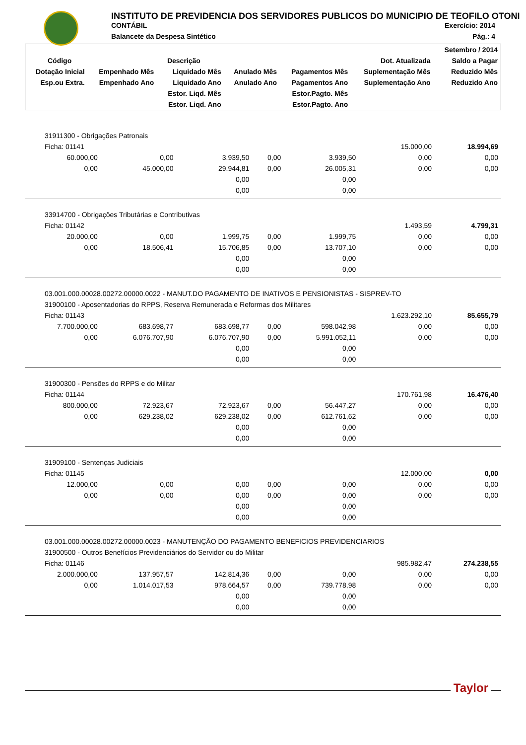INSTITUTO DE PREVIDENCIA DOS SERVIDORES PUBLICOS DO MUNICIPIO DE TEOFILO OTONI
CONTÁBIL Exercício: 2014
Balancete da Despesa Sintético Pág.: 4
| | | | | | | Setembro / 2014 |
| Código | Descrição | | | | Dot. Atualizada | Saldo a Pagar |
| Dotação Inicial | Empenhado Mês | Liquidado Mês | Anulado Mês | Pagamentos Mês | Suplementação Mês | Reduzido Mês |
| Esp.ou Extra. | Empenhado Ano | Liquidado Ano | Anulado Ano | Pagamentos Ano | Suplementação Ano | Reduzido Ano |
| | | Estor. Liqd. Mês | | Estor.Pagto. Mês | | |
| | | Estor. Liqd. Ano | | Estor.Pagto. Ano | | |
| 31911300 - Obrigações Patronais | | | | | | |
| Ficha: 01141 | | | | | 15.000,00 | 18.994,69 |
| 60.000,00 | 0,00 | 3.939,50 | 0,00 | 3.939,50 | 0,00 | 0,00 |
| 0,00 | 45.000,00 | 29.944,81 | 0,00 | 26.005,31 | 0,00 | 0,00 |
| | | 0,00 | | 0,00 | | |
| | | 0,00 | | 0,00 | | |
| 33914700 - Obrigações Tributárias e Contributivas | | | | | | |
| Ficha: 01142 | | | | | 1.493,59 | 4.799,31 |
| 20.000,00 | 0,00 | 1.999,75 | 0,00 | 1.999,75 | 0,00 | 0,00 |
| 0,00 | 18.506,41 | 15.706,85 | 0,00 | 13.707,10 | 0,00 | 0,00 |
| | | 0,00 | | 0,00 | | |
| | | 0,00 | | 0,00 | | |
| 03.001.000.00028.00272.00000.0022 - MANUT.DO PAGAMENTO DE INATIVOS E PENSIONISTAS - SISPREV-TO | | | | | | |
| 31900100 - Aposentadorias do RPPS, Reserva Remunerada e Reformas dos Militares | | | | | | |
| Ficha: 01143 | | | | | 1.623.292,10 | 85.655,79 |
| 7.700.000,00 | 683.698,77 | 683.698,77 | 0,00 | 598.042,98 | 0,00 | 0,00 |
| 0,00 | 6.076.707,90 | 6.076.707,90 | 0,00 | 5.991.052,11 | 0,00 | 0,00 |
| | | 0,00 | | 0,00 | | |
| | | 0,00 | | 0,00 | | |
| 31900300 - Pensões do RPPS e do Militar | | | | | | |
| Ficha: 01144 | | | | | 170.761,98 | 16.476,40 |
| 800.000,00 | 72.923,67 | 72.923,67 | 0,00 | 56.447,27 | 0,00 | 0,00 |
| 0,00 | 629.238,02 | 629.238,02 | 0,00 | 612.761,62 | 0,00 | 0,00 |
| | | 0,00 | | 0,00 | | |
| | | 0,00 | | 0,00 | | |
| 31909100 - Sentenças Judiciais | | | | | | |
| Ficha: 01145 | | | | | 12.000,00 | 0,00 |
| 12.000,00 | 0,00 | 0,00 | 0,00 | 0,00 | 0,00 | 0,00 |
| 0,00 | 0,00 | 0,00 | 0,00 | 0,00 | 0,00 | 0,00 |
| | | 0,00 | | 0,00 | | |
| | | 0,00 | | 0,00 | | |
| 03.001.000.00028.00272.00000.0023 - MANUTENÇÃO DO PAGAMENTO BENEFICIOS PREVIDENCIARIOS | | | | | | |
| 31900500 - Outros Benefícios Previdenciários do Servidor ou do Militar | | | | | | |
| Ficha: 01146 | | | | | 985.982,47 | 274.238,55 |
| 2.000.000,00 | 137.957,57 | 142.814,36 | 0,00 | 0,00 | 0,00 | 0,00 |
| 0,00 | 1.014.017,53 | 978.664,57 | 0,00 | 739.778,98 | 0,00 | 0,00 |
| | | 0,00 | | 0,00 | | |
| | | 0,00 | | 0,00 | | |
Taylor